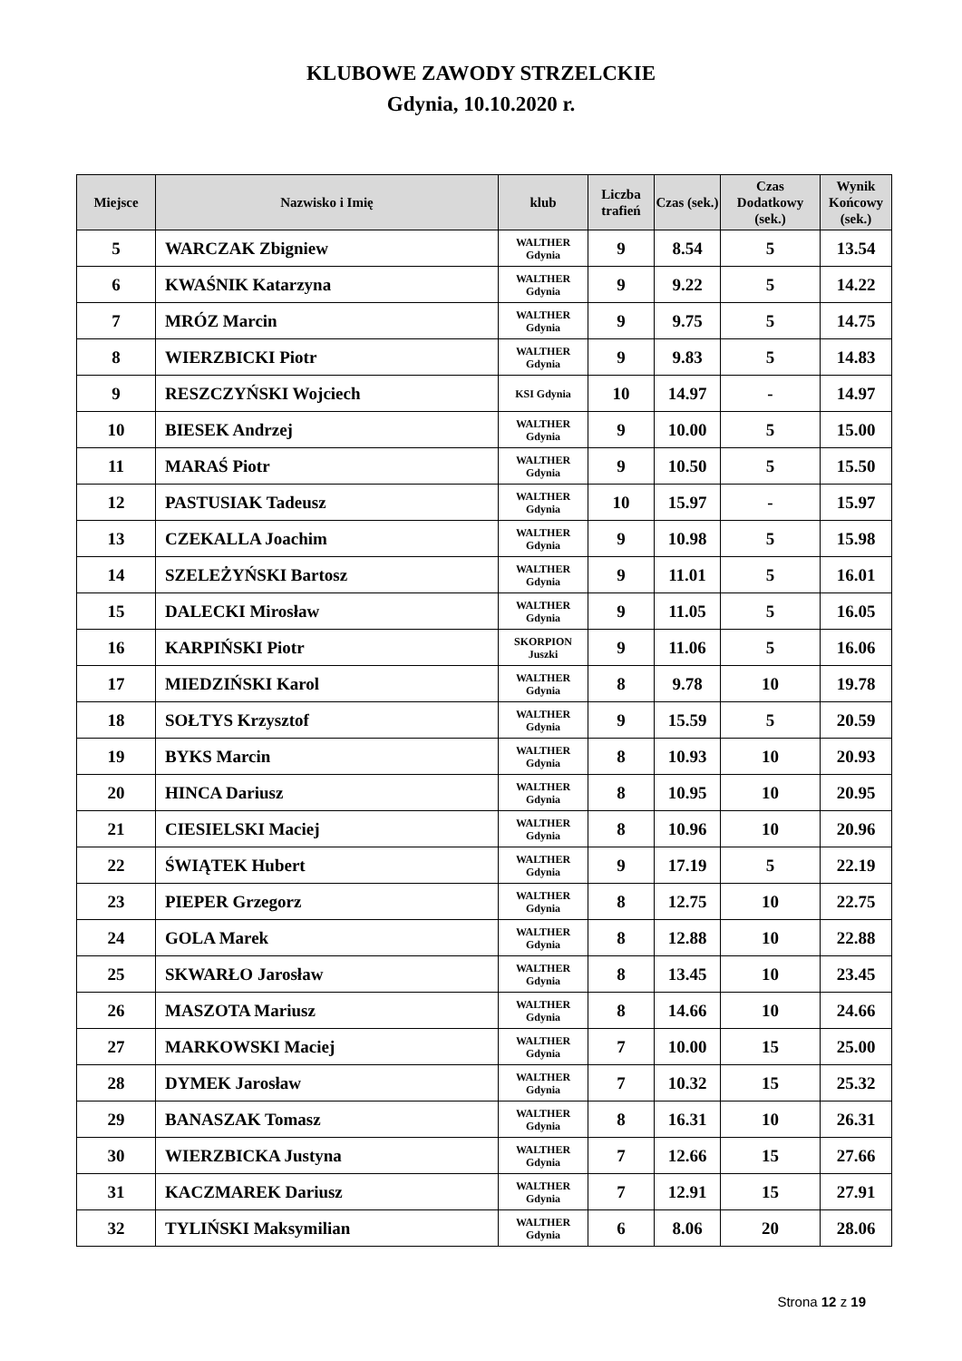KLUBOWE ZAWODY STRZELCKIE
Gdynia, 10.10.2020 r.
| Miejsce | Nazwisko i Imię | klub | Liczba trafień | Czas (sek.) | Czas Dodatkowy (sek.) | Wynik Końcowy (sek.) |
| --- | --- | --- | --- | --- | --- | --- |
| 5 | WARCZAK Zbigniew | WALTHER Gdynia | 9 | 8.54 | 5 | 13.54 |
| 6 | KWAŚNIK Katarzyna | WALTHER Gdynia | 9 | 9.22 | 5 | 14.22 |
| 7 | MRÓZ Marcin | WALTHER Gdynia | 9 | 9.75 | 5 | 14.75 |
| 8 | WIERZBICKI Piotr | WALTHER Gdynia | 9 | 9.83 | 5 | 14.83 |
| 9 | RESZCZYŃSKI Wojciech | KSI Gdynia | 10 | 14.97 | - | 14.97 |
| 10 | BIESEK Andrzej | WALTHER Gdynia | 9 | 10.00 | 5 | 15.00 |
| 11 | MARAŚ Piotr | WALTHER Gdynia | 9 | 10.50 | 5 | 15.50 |
| 12 | PASTUSIAK Tadeusz | WALTHER Gdynia | 10 | 15.97 | - | 15.97 |
| 13 | CZEKALLA Joachim | WALTHER Gdynia | 9 | 10.98 | 5 | 15.98 |
| 14 | SZELEŻYŃSKI Bartosz | WALTHER Gdynia | 9 | 11.01 | 5 | 16.01 |
| 15 | DALECKI Mirosław | WALTHER Gdynia | 9 | 11.05 | 5 | 16.05 |
| 16 | KARPIŃSKI Piotr | SKORPION Juszki | 9 | 11.06 | 5 | 16.06 |
| 17 | MIEDZIŃSKI Karol | WALTHER Gdynia | 8 | 9.78 | 10 | 19.78 |
| 18 | SOŁTYS Krzysztof | WALTHER Gdynia | 9 | 15.59 | 5 | 20.59 |
| 19 | BYKS Marcin | WALTHER Gdynia | 8 | 10.93 | 10 | 20.93 |
| 20 | HINCA Dariusz | WALTHER Gdynia | 8 | 10.95 | 10 | 20.95 |
| 21 | CIESIELSKI Maciej | WALTHER Gdynia | 8 | 10.96 | 10 | 20.96 |
| 22 | ŚWIĄTEK Hubert | WALTHER Gdynia | 9 | 17.19 | 5 | 22.19 |
| 23 | PIEPER Grzegorz | WALTHER Gdynia | 8 | 12.75 | 10 | 22.75 |
| 24 | GOLA Marek | WALTHER Gdynia | 8 | 12.88 | 10 | 22.88 |
| 25 | SKWARŁO Jarosław | WALTHER Gdynia | 8 | 13.45 | 10 | 23.45 |
| 26 | MASZOTA Mariusz | WALTHER Gdynia | 8 | 14.66 | 10 | 24.66 |
| 27 | MARKOWSKI Maciej | WALTHER Gdynia | 7 | 10.00 | 15 | 25.00 |
| 28 | DYMEK Jarosław | WALTHER Gdynia | 7 | 10.32 | 15 | 25.32 |
| 29 | BANASZAK Tomasz | WALTHER Gdynia | 8 | 16.31 | 10 | 26.31 |
| 30 | WIERZBICKA Justyna | WALTHER Gdynia | 7 | 12.66 | 15 | 27.66 |
| 31 | KACZMAREK Dariusz | WALTHER Gdynia | 7 | 12.91 | 15 | 27.91 |
| 32 | TYLIŃSKI Maksymilian | WALTHER Gdynia | 6 | 8.06 | 20 | 28.06 |
Strona 12 z 19